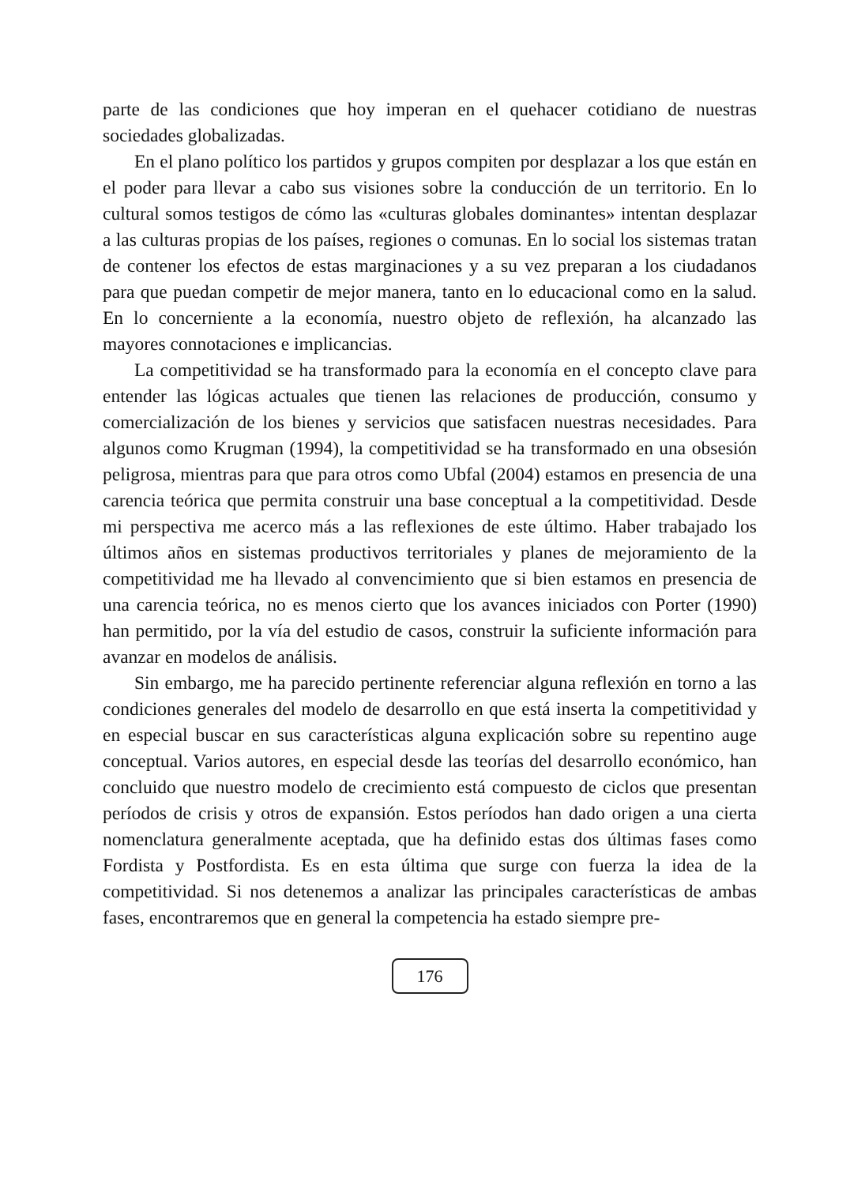parte de las condiciones que hoy imperan en el quehacer cotidiano de nuestras sociedades globalizadas.
En el plano político los partidos y grupos compiten por desplazar a los que están en el poder para llevar a cabo sus visiones sobre la conducción de un territorio. En lo cultural somos testigos de cómo las «culturas globales dominantes» intentan desplazar a las culturas propias de los países, regiones o comunas. En lo social los sistemas tratan de contener los efectos de estas marginaciones y a su vez preparan a los ciudadanos para que puedan competir de mejor manera, tanto en lo educacional como en la salud. En lo concerniente a la economía, nuestro objeto de reflexión, ha alcanzado las mayores connotaciones e implicancias.
La competitividad se ha transformado para la economía en el concepto clave para entender las lógicas actuales que tienen las relaciones de producción, consumo y comercialización de los bienes y servicios que satisfacen nuestras necesidades. Para algunos como Krugman (1994), la competitividad se ha transformado en una obsesión peligrosa, mientras para que para otros como Ubfal (2004) estamos en presencia de una carencia teórica que permita construir una base conceptual a la competitividad. Desde mi perspectiva me acerco más a las reflexiones de este último. Haber trabajado los últimos años en sistemas productivos territoriales y planes de mejoramiento de la competitividad me ha llevado al convencimiento que si bien estamos en presencia de una carencia teórica, no es menos cierto que los avances iniciados con Porter (1990) han permitido, por la vía del estudio de casos, construir la suficiente información para avanzar en modelos de análisis.
Sin embargo, me ha parecido pertinente referenciar alguna reflexión en torno a las condiciones generales del modelo de desarrollo en que está inserta la competitividad y en especial buscar en sus características alguna explicación sobre su repentino auge conceptual. Varios autores, en especial desde las teorías del desarrollo económico, han concluido que nuestro modelo de crecimiento está compuesto de ciclos que presentan períodos de crisis y otros de expansión. Estos períodos han dado origen a una cierta nomenclatura generalmente aceptada, que ha definido estas dos últimas fases como Fordista y Postfordista. Es en esta última que surge con fuerza la idea de la competitividad. Si nos detenemos a analizar las principales características de ambas fases, encontraremos que en general la competencia ha estado siempre pre-
176